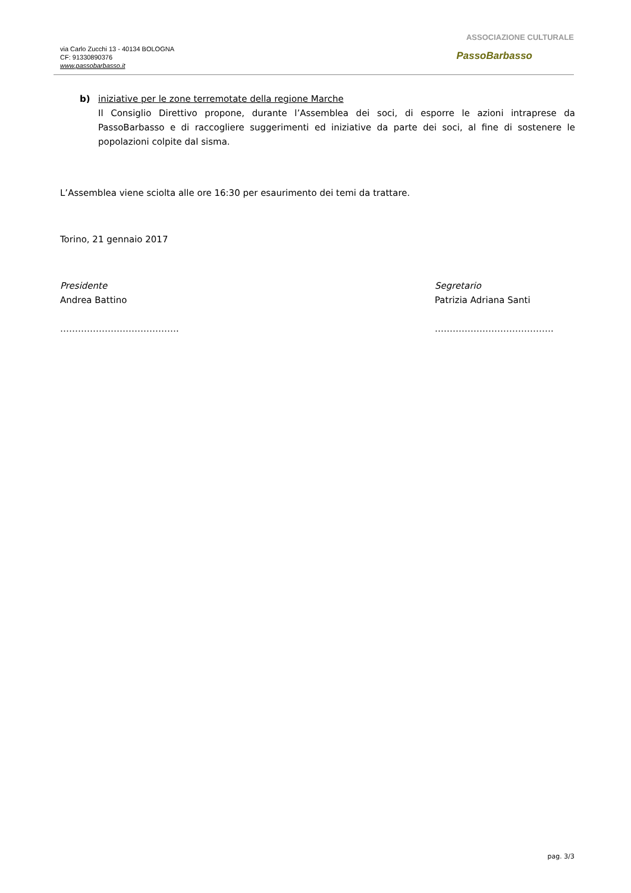via Carlo Zucchi 13 - 40134 BOLOGNA
CF: 91330890376
www.passobarbasso.it
ASSOCIAZIONE CULTURALE
PassoBarbasso
b) iniziative per le zone terremotate della regione Marche
Il Consiglio Direttivo propone, durante l’Assemblea dei soci, di esporre le azioni intraprese da PassoBarbasso e di raccogliere suggerimenti ed iniziative da parte dei soci, al fine di sostenere le popolazioni colpite dal sisma.
L’Assemblea viene sciolta alle ore 16:30 per esaurimento dei temi da trattare.
Torino, 21 gennaio 2017
Presidente
Andrea Battino
………………………………….
Segretario
Patrizia Adriana Santi
………………………………….
pag. 3/3